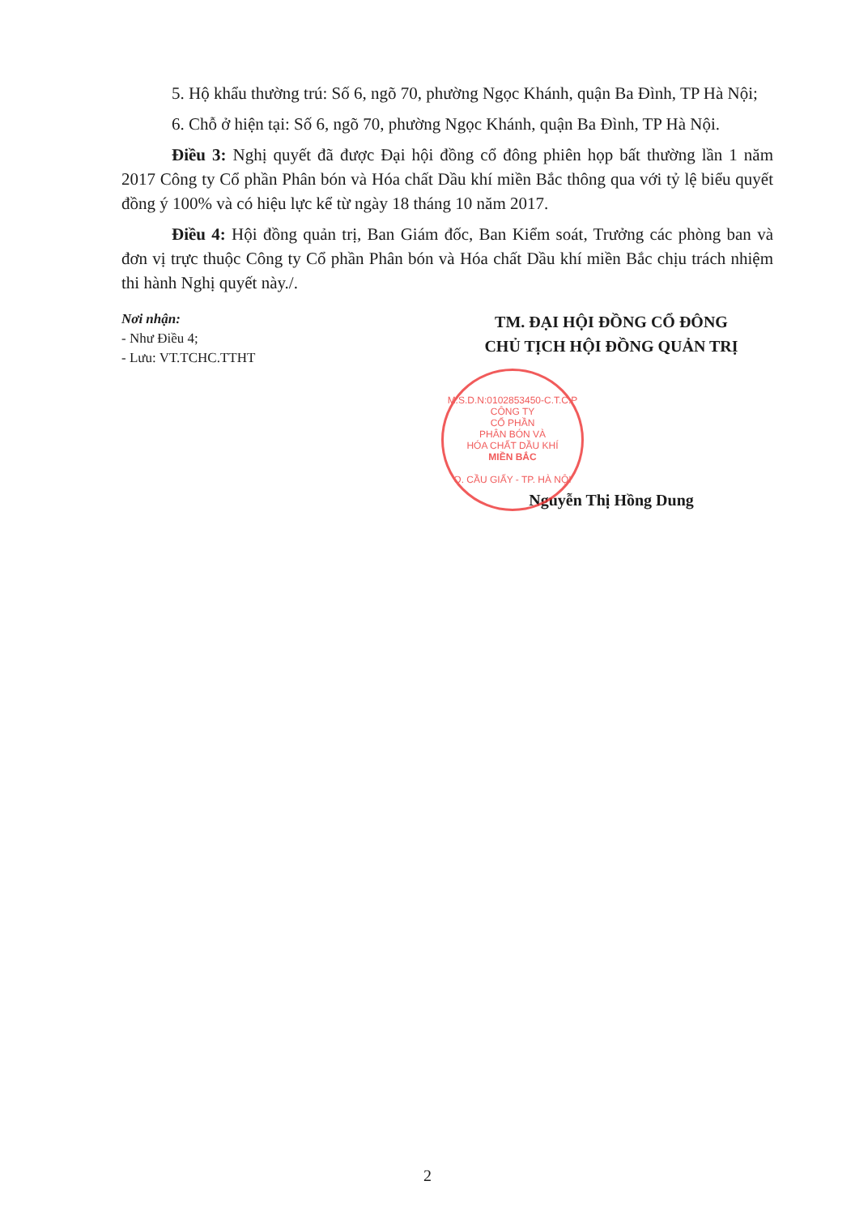5. Hộ khẩu thường trú: Số 6, ngõ 70, phường Ngọc Khánh, quận Ba Đình, TP Hà Nội;
6. Chỗ ở hiện tại: Số 6, ngõ 70, phường Ngọc Khánh, quận Ba Đình, TP Hà Nội.
Điều 3: Nghị quyết đã được Đại hội đồng cổ đông phiên họp bất thường lần 1 năm 2017 Công ty Cổ phần Phân bón và Hóa chất Dầu khí miền Bắc thông qua với tỷ lệ biểu quyết đồng ý 100% và có hiệu lực kể từ ngày 18 tháng 10 năm 2017.
Điều 4: Hội đồng quản trị, Ban Giám đốc, Ban Kiểm soát, Trưởng các phòng ban và đơn vị trực thuộc Công ty Cổ phần Phân bón và Hóa chất Dầu khí miền Bắc chịu trách nhiệm thi hành Nghị quyết này./.
Nơi nhận:
- Như Điều 4;
- Lưu: VT.TCHC.TTHT
TM. ĐẠI HỘI ĐỒNG CỔ ĐÔNG
CHỦ TỊCH HỘI ĐỒNG QUẢN TRỊ
Nguyễn Thị Hồng Dung
M.S.D.N:0102853450-C.T.C.P
CÔNG TY
CỔ PHẦN
PHÂN BÓN VÀ
HÓA CHẤT DẦU KHÍ
MIỀN BẮC
Q. CẦU GIẤY - TP. HÀ NỘI
2